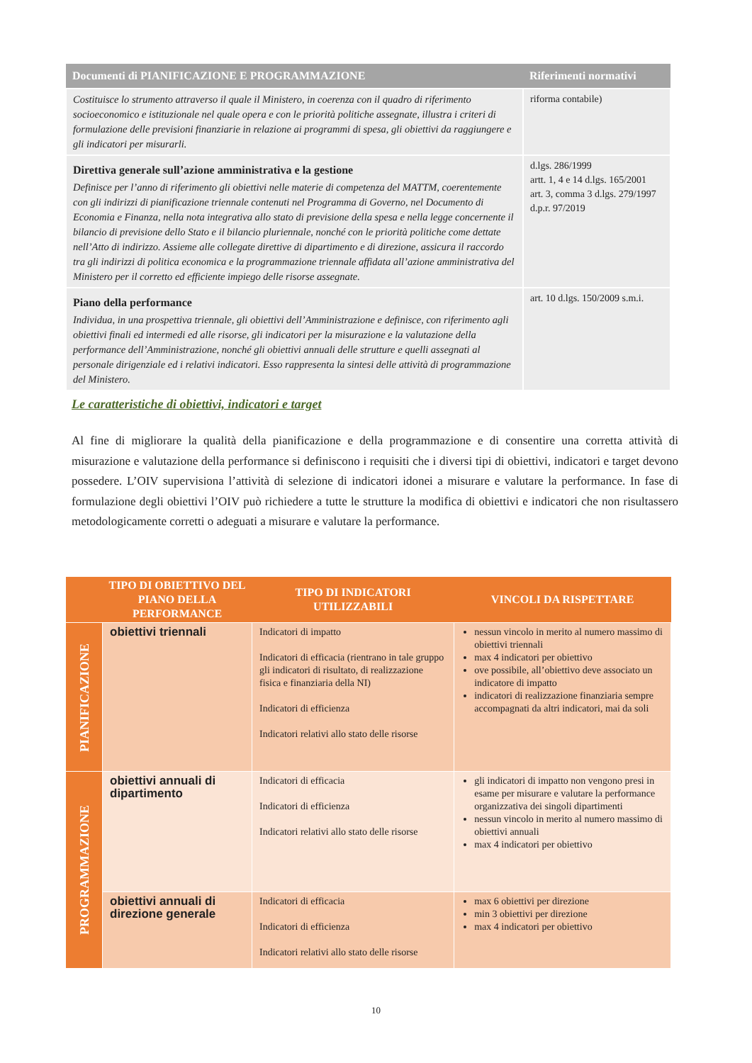| Documenti di PIANIFICAZIONE E PROGRAMMAZIONE | Riferimenti normativi |
| --- | --- |
| Costituisce lo strumento attraverso il quale il Ministero, in coerenza con il quadro di riferimento socioeconomico e istituzionale nel quale opera e con le priorità politiche assegnate, illustra i criteri di formulazione delle previsioni finanziarie in relazione ai programmi di spesa, gli obiettivi da raggiungere e gli indicatori per misurarli. | riforma contabile) |
| Direttiva generale sull’azione amministrativa e la gestione Definisce per l’anno di riferimento gli obiettivi nelle materie di competenza del MATTM, coerentemente con gli indirizzi di pianificazione triennale contenuti nel Programma di Governo, nel Documento di Economia e Finanza, nella nota integrativa allo stato di previsione della spesa e nella legge concernente il bilancio di previsione dello Stato e il bilancio pluriennale, nonché con le priorità politiche come dettate nell’Atto di indirizzo. Assieme alle collegate direttive di dipartimento e di direzione, assicura il raccordo tra gli indirizzi di politica economica e la programmazione triennale affidata all’azione amministrativa del Ministero per il corretto ed efficiente impiego delle risorse assegnate. | d.lgs. 286/1999 artt. 1, 4 e 14 d.lgs. 165/2001 art. 3, comma 3 d.lgs. 279/1997 d.p.r. 97/2019 |
| Piano della performance Individua, in una prospettiva triennale, gli obiettivi dell’Amministrazione e definisce, con riferimento agli obiettivi finali ed intermedi ed alle risorse, gli indicatori per la misurazione e la valutazione della performance dell’Amministrazione, nonché gli obiettivi annuali delle strutture e quelli assegnati al personale dirigenziale ed i relativi indicatori. Esso rappresenta la sintesi delle attività di programmazione del Ministero. | art. 10 d.lgs. 150/2009 s.m.i. |
Le caratteristiche di obiettivi, indicatori e target
Al fine di migliorare la qualità della pianificazione e della programmazione e di consentire una corretta attività di misurazione e valutazione della performance si definiscono i requisiti che i diversi tipi di obiettivi, indicatori e target devono possedere. L’OIV supervisiona l’attività di selezione di indicatori idonei a misurare e valutare la performance. In fase di formulazione degli obiettivi l’OIV può richiedere a tutte le strutture la modifica di obiettivi e indicatori che non risultassero metodologicamente corretti o adeguati a misurare e valutare la performance.
| | TIPO DI OBIETTIVO DEL PIANO DELLA PERFORMANCE | TIPO DI INDICATORI UTILIZZABILI | VINCOLI DA RISPETTARE |
| --- | --- | --- | --- |
| PIANIFICAZIONE | obiettivi triennali | Indicatori di impatto Indicatori di efficacia (rientrano in tale gruppo gli indicatori di risultato, di realizzazione fisica e finanziaria della NI) Indicatori di efficienza Indicatori relativi allo stato delle risorse | nessun vincolo in merito al numero massimo di obiettivi triennali max 4 indicatori per obiettivo ove possibile, all’obiettivo deve associato un indicatore di impatto indicatori di realizzazione finanziaria sempre accompagnati da altri indicatori, mai da soli |
| PROGRAMMAZIONE | obiettivi annuali di dipartimento | Indicatori di efficacia Indicatori di efficienza Indicatori relativi allo stato delle risorse | gli indicatori di impatto non vengono presi in esame per misurare e valutare la performance organizzativa dei singoli dipartimenti nessun vincolo in merito al numero massimo di obiettivi annuali max 4 indicatori per obiettivo |
| | obiettivi annuali di direzione generale | Indicatori di efficacia Indicatori di efficienza Indicatori relativi allo stato delle risorse | max 6 obiettivi per direzione min 3 obiettivi per direzione max 4 indicatori per obiettivo |
10